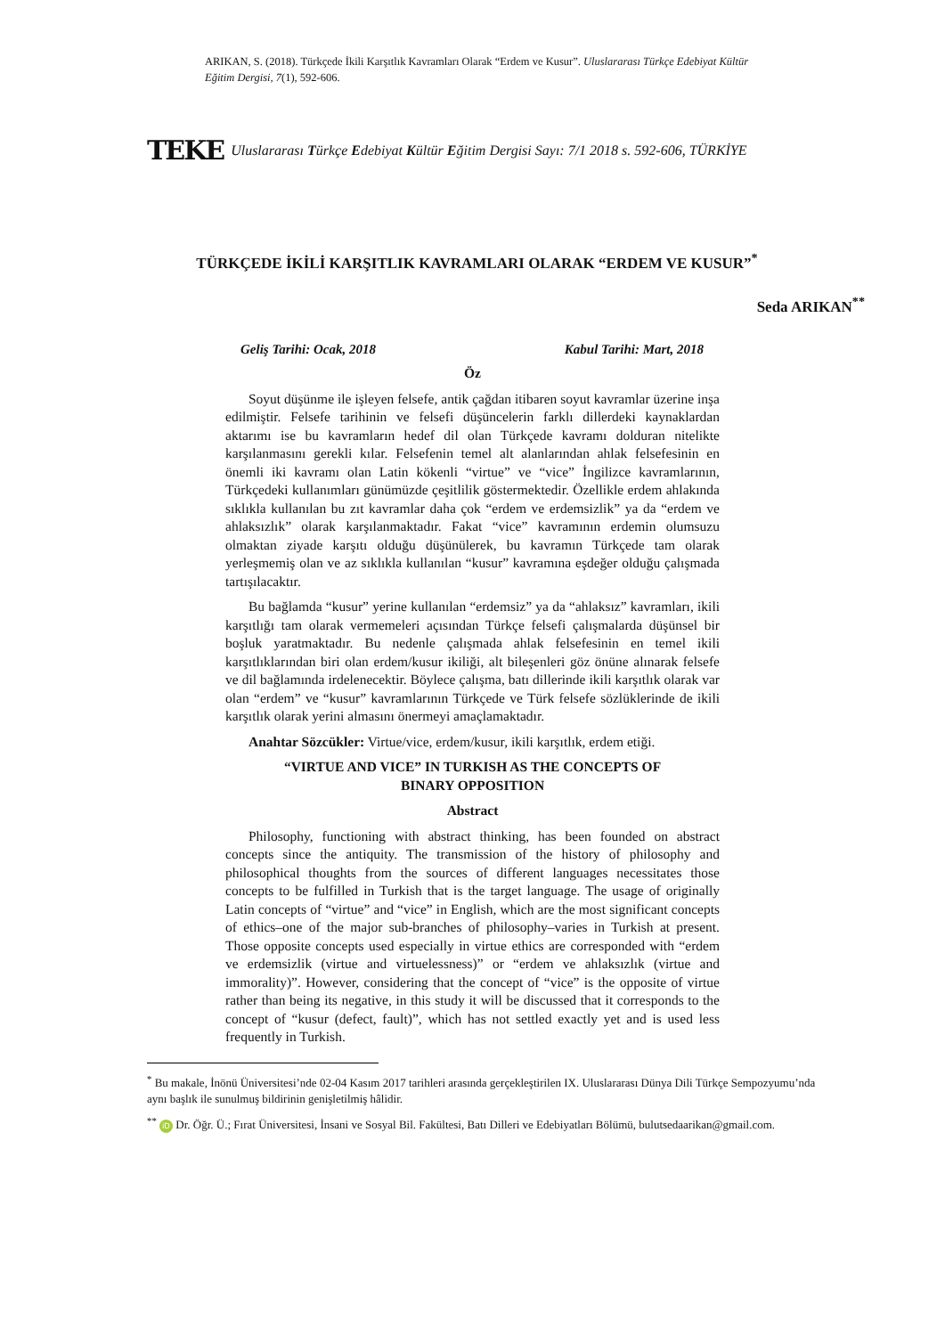ARIKAN, S. (2018). Türkçede İkili Karşıtlık Kavramları Olarak “Erdem ve Kusur”. Uluslararası Türkçe Edebiyat Kültür Eğitim Dergisi, 7(1), 592-606.
TEKE Uluslararası Türkçe Edebiyat Kültür Eğitim Dergisi Sayı: 7/1 2018 s. 592-606, TÜRKİYE
TÜRKÇEDE İKİLİ KARŞITLIK KAVRAMLARI OLARAK “ERDEM VE KUSUR”<sup>*</sup>
Seda ARIKAN<sup>**</sup>
Geliş Tarihi: Ocak, 2018 Kabul Tarihi: Mart, 2018
Öz
Soyut düşünme ile işleyen felsefe, antik çağdan itibaren soyut kavramlar üzerine inşa edilmiştir. Felsefe tarihinin ve felsefi düşüncelerin farklı dillerdeki kaynaklardan aktarımı ise bu kavramların hedef dil olan Türkçede kavramı dolduran nitelikte karşılanmasını gerekli kılar. Felsefenin temel alt alanlarından ahlak felsefesinin en önemli iki kavramı olan Latin kökenli “virtue” ve “vice” İngilizce kavramlarının, Türkçedeki kullanımları günümüzde çeşitlilik göstermektedir. Özellikle erdem ahlakında sıklıkla kullanılan bu zıt kavramlar daha çok “erdem ve erdemsizlik” ya da “erdem ve ahlaksızlık” olarak karşılanmaktadır. Fakat “vice” kavramının erdemin olumsuzu olmaktan ziyade karşıtı olduğu düşünülerek, bu kavramın Türkçede tam olarak yerleşmemiş olan ve az sıklıkla kullanılan “kusur” kavramına eşdeğer olduğu çalışmada tartışılacaktır.
Bu bağlamda “kusur” yerine kullanılan “erdemsiz” ya da “ahlaksız” kavramları, ikili karşıtlığı tam olarak vermemeleri açısından Türkçe felsefi çalışmalarda düşünsel bir boşluk yaratmaktadır. Bu nedenle çalışmada ahlak felsefesinin en temel ikili karşıtlıklarından biri olan erdem/kusur ikiliği, alt bileşenleri göz önüne alınarak felsefe ve dil bağlamında irdelenecektir. Böylece çalışma, batı dillerinde ikili karşıtlık olarak var olan “erdem” ve “kusur” kavramlarının Türkçede ve Türk felsefe sözlüklerinde de ikili karşıtlık olarak yerini almasını önermeyi amaçlamaktadır.
Anahtar Sözcükler: Virtue/vice, erdem/kusur, ikili karşıtlık, erdem etiği.
“VIRTUE AND VICE” IN TURKISH AS THE CONCEPTS OF
BINARY OPPOSITION
Abstract
Philosophy, functioning with abstract thinking, has been founded on abstract concepts since the antiquity. The transmission of the history of philosophy and philosophical thoughts from the sources of different languages necessitates those concepts to be fulfilled in Turkish that is the target language. The usage of originally Latin concepts of “virtue” and “vice” in English, which are the most significant concepts of ethics–one of the major sub-branches of philosophy–varies in Turkish at present. Those opposite concepts used especially in virtue ethics are corresponded with “erdem ve erdemsizlik (virtue and virtuelessness)” or “erdem ve ahlaksızlık (virtue and immorality)”. However, considering that the concept of “vice” is the opposite of virtue rather than being its negative, in this study it will be discussed that it corresponds to the concept of “kusur (defect, fault)”, which has not settled exactly yet and is used less frequently in Turkish.
<sup>*</sup> Bu makale, İnönü Üniversitesi’nde 02-04 Kasım 2017 tarihleri arasında gerçekleştirilen IX. Uluslararası Dünya Dili Türkçe Sempozyumu’nda aynı başlık ile sunulmuş bildirinin genişletilmiş hâlidir.
<sup>**</sup> iD Dr. Öğr. Ü.; Fırat Üniversitesi, İnsani ve Sosyal Bil. Fakültesi, Batı Dilleri ve Edebiyatları Bölümü, bulutsedaarikan@gmail.com.